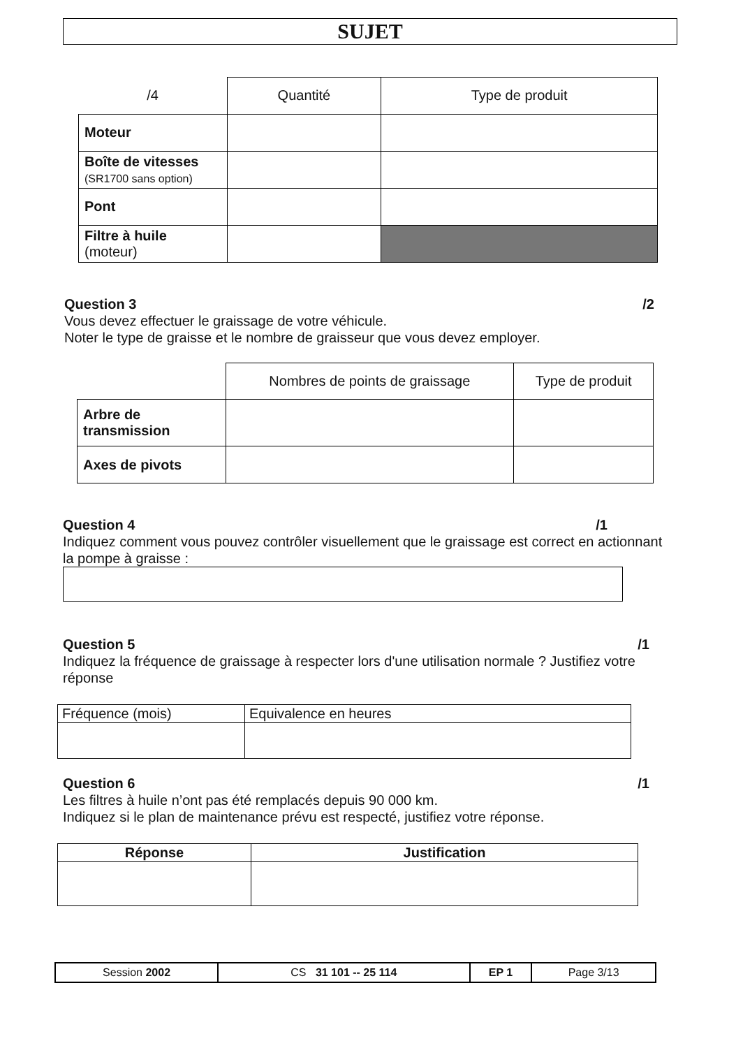SUJET
| /4 | Quantité | Type de produit |
| --- | --- | --- |
| Moteur | | |
| Boîte de vitesses (SR1700 sans option) | | |
| Pont | | |
| Filtre à huile (moteur) | | |
Question 3 /2
Vous devez effectuer le graissage de votre véhicule.
Noter le type de graisse et le nombre de graisseur que vous devez employer.
| | Nombres de points de graissage | Type de produit |
| --- | --- | --- |
| Arbre de transmission | | |
| Axes de pivots | | |
Question 4 /1
Indiquez comment vous pouvez contrôler visuellement que le graissage est correct en actionnant la pompe à graisse :
Question 5 /1
Indiquez la fréquence de graissage à respecter lors d'une utilisation normale ? Justifiez votre réponse
| Fréquence (mois) | Equivalence en heures |
Question 6 /1
Les filtres à huile n’ont pas été remplacés depuis 90 000 km.
Indiquez si le plan de maintenance prévu est respecté, justifiez votre réponse.
| Réponse | Justification |
| --- | --- |
| Session 2002 | CS 31 101 -- 25 114 | EP 1 | Page 3/13 |